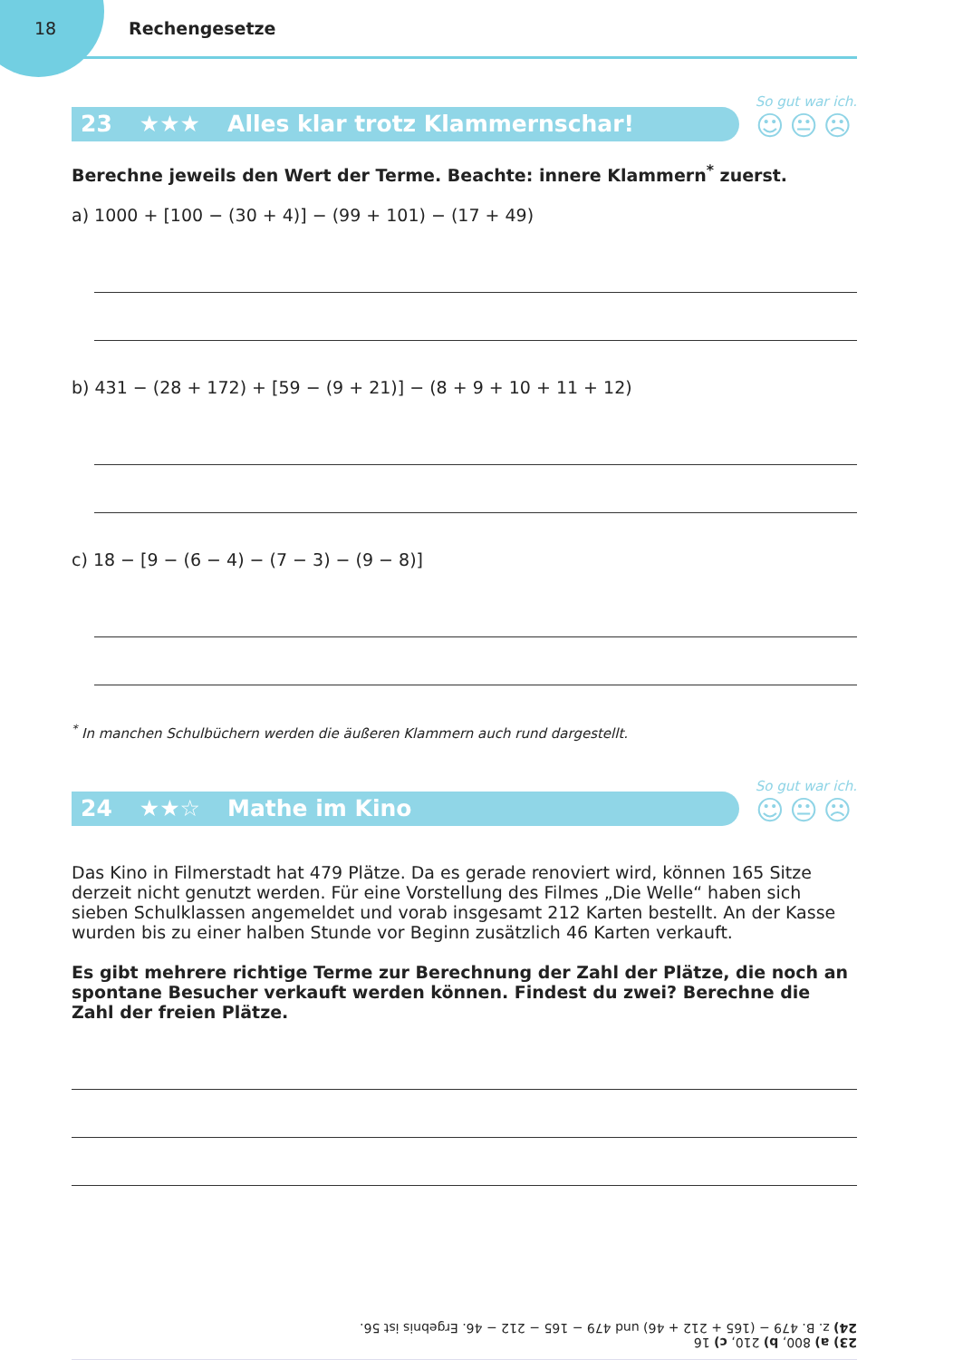18 Rechengesetze
23 ★★★ Alles klar trotz Klammernschar!
So gut war ich.
☺😐☹
Berechne jeweils den Wert der Terme. Beachte: innere Klammern<sup>*</sup> zuerst.
a) 1000 + [100 − (30 + 4)] − (99 + 101) − (17 + 49)
b) 431 − (28 + 172) + [59 − (9 + 21)] − (8 + 9 + 10 + 11 + 12)
c) 18 − [9 − (6 − 4) − (7 − 3) − (9 − 8)]
<sup>*</sup> In manchen Schulbüchern werden die äußeren Klammern auch rund dargestellt.
24 ★★☆ Mathe im Kino
So gut war ich.
☺😐☹
Das Kino in Filmerstadt hat 479 Plätze. Da es gerade renoviert wird, können 165 Sitze derzeit nicht genutzt werden. Für eine Vorstellung des Filmes „Die Welle“ haben sich sieben Schulklassen angemeldet und vorab insgesamt 212 Karten bestellt. An der Kasse wurden bis zu einer halben Stunde vor Beginn zusätzlich 46 Karten verkauft.
Es gibt mehrere richtige Terme zur Berechnung der Zahl der Plätze, die noch an spontane Besucher verkauft werden können. Findest du zwei? Berechne die Zahl der freien Plätze.
23) a) 800, b) 210, c) 16
24) z. B. 479 − (165 + 212 + 46) und 479 − 165 − 212 − 46. Ergebnis ist 56.